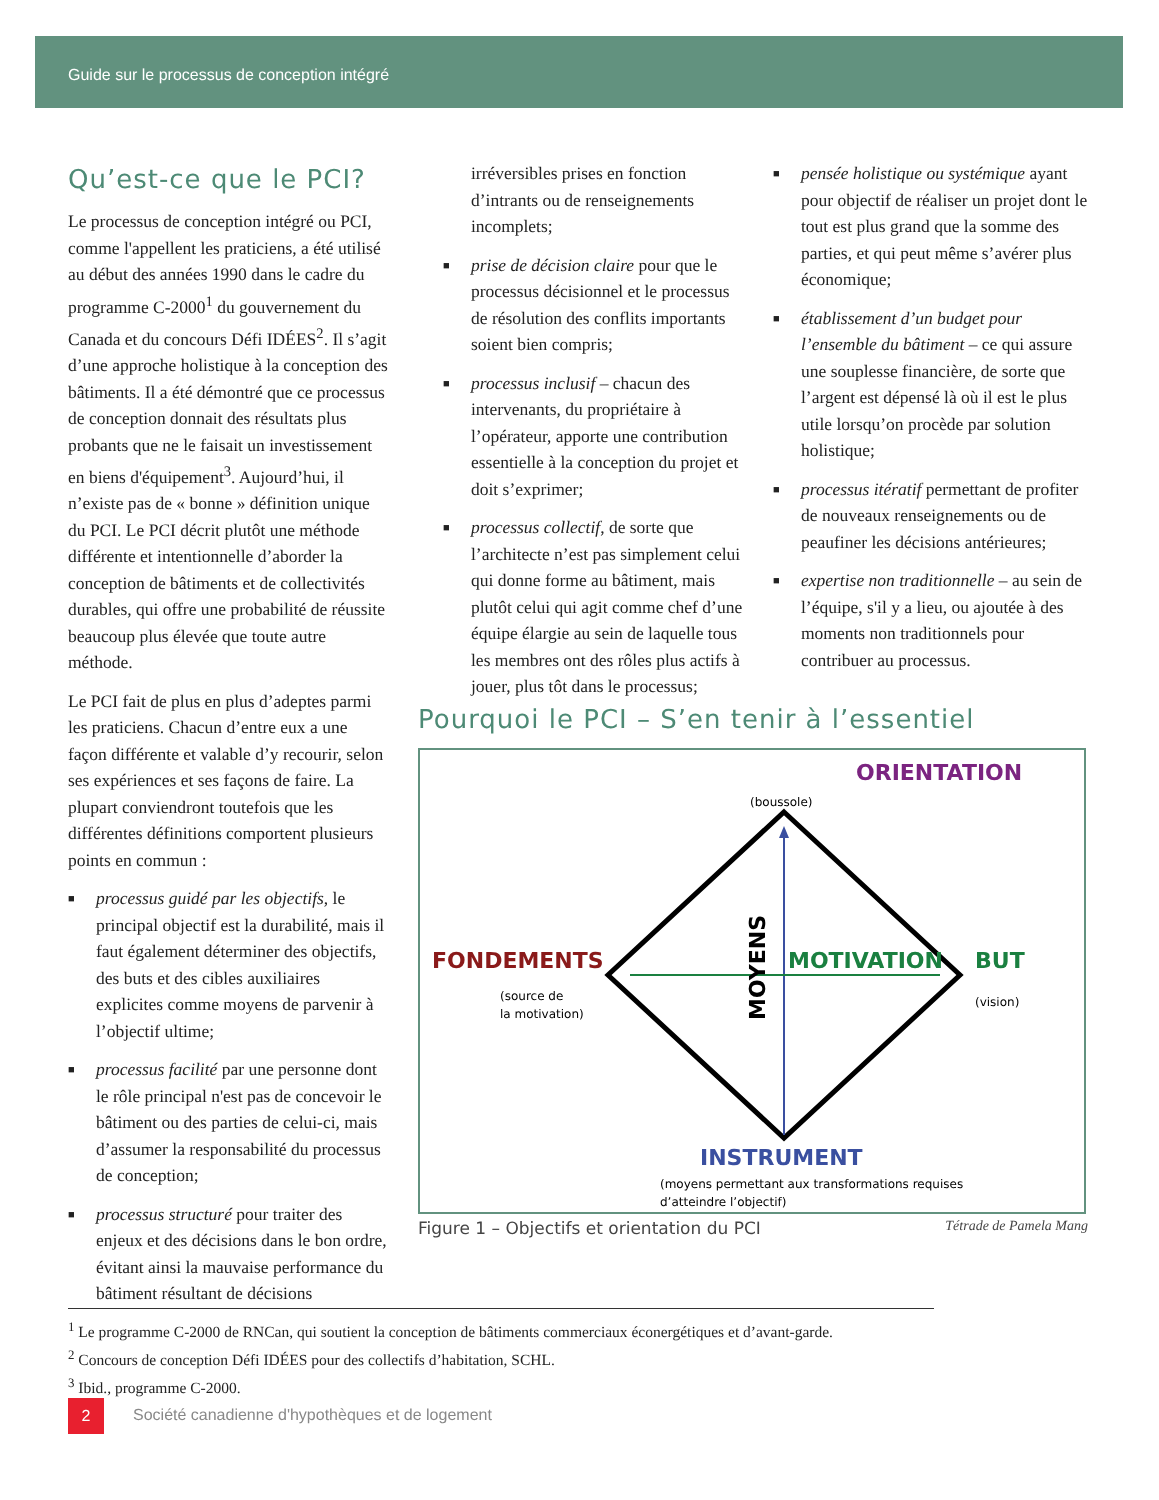Guide sur le processus de conception intégré
Qu’est-ce que le PCI?
Le processus de conception intégré ou PCI, comme l'appellent les praticiens, a été utilisé au début des années 1990 dans le cadre du programme C-2000<sup>1</sup> du gouvernement du Canada et du concours Défi IDÉES<sup>2</sup>. Il s’agit d’une approche holistique à la conception des bâtiments. Il a été démontré que ce processus de conception donnait des résultats plus probants que ne le faisait un investissement en biens d'équipement<sup>3</sup>. Aujourd’hui, il n’existe pas de « bonne » définition unique du PCI. Le PCI décrit plutôt une méthode différente et intentionnelle d’aborder la conception de bâtiments et de collectivités durables, qui offre une probabilité de réussite beaucoup plus élevée que toute autre méthode.
Le PCI fait de plus en plus d’adeptes parmi les praticiens. Chacun d’entre eux a une façon différente et valable d’y recourir, selon ses expériences et ses façons de faire. La plupart conviendront toutefois que les différentes définitions comportent plusieurs points en commun :
■ processus guidé par les objectifs, le principal objectif est la durabilité, mais il faut également déterminer des objectifs, des buts et des cibles auxiliaires explicites comme moyens de parvenir à l’objectif ultime;
■ processus facilité par une personne dont le rôle principal n'est pas de concevoir le bâtiment ou des parties de celui-ci, mais d’assumer la responsabilité du processus de conception;
■ processus structuré pour traiter des enjeux et des décisions dans le bon ordre, évitant ainsi la mauvaise performance du bâtiment résultant de décisions
irréversibles prises en fonction d’intrants ou de renseignements incomplets;
■ prise de décision claire pour que le processus décisionnel et le processus de résolution des conflits importants soient bien compris;
■ processus inclusif – chacun des intervenants, du propriétaire à l’opérateur, apporte une contribution essentielle à la conception du projet et doit s’exprimer;
■ processus collectif, de sorte que l’architecte n’est pas simplement celui qui donne forme au bâtiment, mais plutôt celui qui agit comme chef d’une équipe élargie au sein de laquelle tous les membres ont des rôles plus actifs à jouer, plus tôt dans le processus;
■ pensée holistique ou systémique ayant pour objectif de réaliser un projet dont le tout est plus grand que la somme des parties, et qui peut même s’avérer plus économique;
■ établissement d’un budget pour l’ensemble du bâtiment – ce qui assure une souplesse financière, de sorte que l’argent est dépensé là où il est le plus utile lorsqu’on procède par solution holistique;
■ processus itératif permettant de profiter de nouveaux renseignements ou de peaufiner les décisions antérieures;
■ expertise non traditionnelle – au sein de l’équipe, s'il y a lieu, ou ajoutée à des moments non traditionnels pour contribuer au processus.
Pourquoi le PCI – S’en tenir à l’essentiel
ORIENTATION
(boussole)
FONDEMENTS
(source de
la motivation)
MOTIVATION
BUT
(vision)
MOYENS
INSTRUMENT
(moyens permettant aux transformations requises
d’atteindre l’objectif)
Figure 1 – Objectifs et orientation du PCI Tétrade de Pamela Mang
<sup>1</sup> Le programme C-2000 de RNCan, qui soutient la conception de bâtiments commerciaux éconergétiques et d’avant-garde.
<sup>2</sup> Concours de conception Défi IDÉES pour des collectifs d’habitation, SCHL.
<sup>3</sup> Ibid., programme C-2000.
2
Société canadienne d'hypothèques et de logement